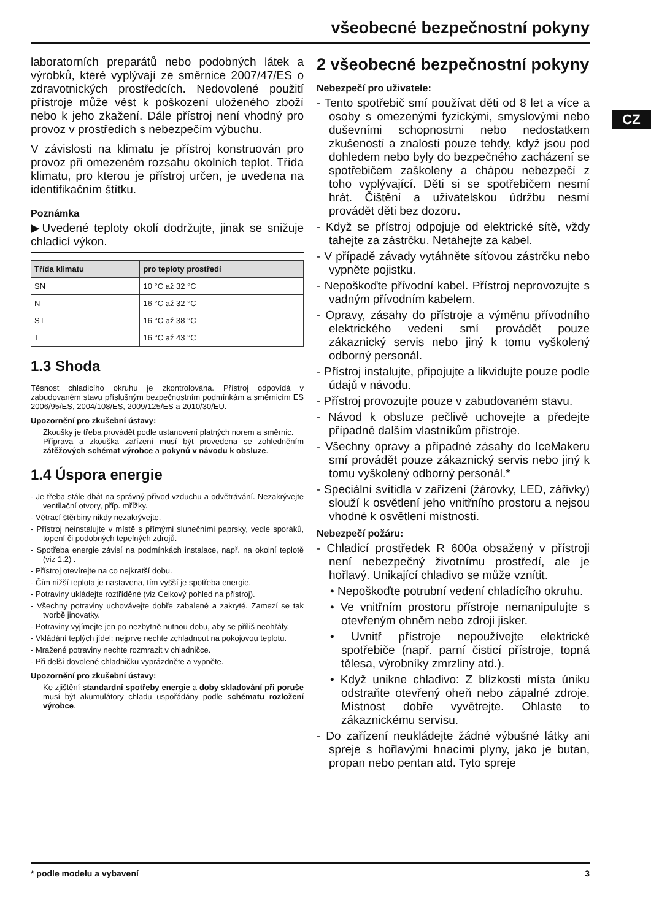všeobecné bezpečnostní pokyny
CZ
laboratorních preparátů nebo podobných látek a výrobků, které vyplývají ze směrnice 2007/47/ES o zdravotnických prostředcích. Nedovolené použití přístroje může vést k poškození uloženého zboží nebo k jeho zkažení. Dále přístroj není vhodný pro provoz v prostředích s nebezpečím výbuchu.
V závislosti na klimatu je přístroj konstruován pro provoz při omezeném rozsahu okolních teplot. Třída klimatu, pro kterou je přístroj určen, je uvedena na identifikačním štítku.
Poznámka
▶Uvedené teploty okolí dodržujte, jinak se snižuje chladicí výkon.
| Třída klimatu | pro teploty prostředí |
| --- | --- |
| SN | 10 °C až 32 °C |
| N | 16 °C až 32 °C |
| ST | 16 °C až 38 °C |
| T | 16 °C až 43 °C |
1.3 Shoda
Těsnost chladicího okruhu je zkontrolována. Přístroj odpovídá v zabudovaném stavu příslušným bezpečnostním podmínkám a směrnicím ES 2006/95/ES, 2004/108/ES, 2009/125/ES a 2010/30/EU.
Upozornění pro zkušební ústavy:
Zkoušky je třeba provádět podle ustanovení platných norem a směrnic.
Příprava a zkouška zařízení musí být provedena se zohledněním zátěžových schémat výrobce a pokynů v návodu k obsluze.
1.4 Úspora energie
- Je třeba stále dbát na správný přívod vzduchu a odvětrávání. Nezakrývejte ventilační otvory, příp. mřížky.
- Větrací štěrbiny nikdy nezakrývejte.
- Přístroj neinstalujte v místě s přímými slunečními paprsky, vedle sporáků, topení či podobných tepelných zdrojů.
- Spotřeba energie závisí na podmínkách instalace, např. na okolní teplotě (viz 1.2) .
- Přístroj otevírejte na co nejkratší dobu.
- Čím nižší teplota je nastavena, tím vyšší je spotřeba energie.
- Potraviny ukládejte roztříděné (viz Celkový pohled na přístroj).
- Všechny potraviny uchovávejte dobře zabalené a zakryté. Zamezí se tak tvorbě jinovatky.
- Potraviny vyjímejte jen po nezbytně nutnou dobu, aby se příliš neohřály.
- Vkládání teplých jídel: nejprve nechte zchladnout na pokojovou teplotu.
- Mražené potraviny nechte rozmrazit v chladničce.
- Při delší dovolené chladničku vyprázdněte a vypněte.
Upozornění pro zkušební ústavy:
Ke zjištění standardní spotřeby energie a doby skladování při poruše musí být akumulátory chladu uspořádány podle schématu rozložení výrobce.
2 všeobecné bezpečnostní pokyny
Nebezpečí pro uživatele:
- Tento spotřebič smí používat děti od 8 let a více a osoby s omezenými fyzickými, smyslovými nebo duševními schopnostmi nebo nedostatkem zkušeností a znalostí pouze tehdy, když jsou pod dohledem nebo byly do bezpečného zacházení se spotřebičem zaškoleny a chápou nebezpečí z toho vyplývající. Děti si se spotřebičem nesmí hrát. Čištění a uživatelskou údržbu nesmí provádět děti bez dozoru.
- Když se přístroj odpojuje od elektrické sítě, vždy tahejte za zástrčku. Netahejte za kabel.
- V případě závady vytáhněte síťovou zástrčku nebo vypněte pojistku.
- Nepoškoďte přívodní kabel. Přístroj neprovozujte s vadným přívodním kabelem.
- Opravy, zásahy do přístroje a výměnu přívodního elektrického vedení smí provádět pouze zákaznický servis nebo jiný k tomu vyškolený odborný personál.
- Přístroj instalujte, připojujte a likvidujte pouze podle údajů v návodu.
- Přístroj provozujte pouze v zabudovaném stavu.
- Návod k obsluze pečlivě uchovejte a předejte případně dalším vlastníkům přístroje.
- Všechny opravy a případné zásahy do IceMakeru smí provádět pouze zákaznický servis nebo jiný k tomu vyškolený odborný personál.*
- Speciální svítidla v zařízení (žárovky, LED, zářivky) slouží k osvětlení jeho vnitřního prostoru a nejsou vhodné k osvětlení místnosti.
Nebezpečí požáru:
- Chladicí prostředek R 600a obsažený v přístroji není nebezpečný životnímu prostředí, ale je hořlavý. Unikající chladivo se může vznítit.
• Nepoškoďte potrubní vedení chladícího okruhu.
• Ve vnitřním prostoru přístroje nemanipulujte s otevřeným ohněm nebo zdroji jisker.
• Uvnitř přístroje nepoužívejte elektrické spotřebiče (např. parní čisticí přístroje, topná tělesa, výrobníky zmrzliny atd.).
• Když unikne chladivo: Z blízkosti místa úniku odstraňte otevřený oheň nebo zápalné zdroje. Místnost dobře vyvětrejte. Ohlaste to zákaznickému servisu.
- Do zařízení neukládejte žádné výbušné látky ani spreje s hořlavými hnacími plyny, jako je butan, propan nebo pentan atd. Tyto spreje
* podle modelu a vybavení 3